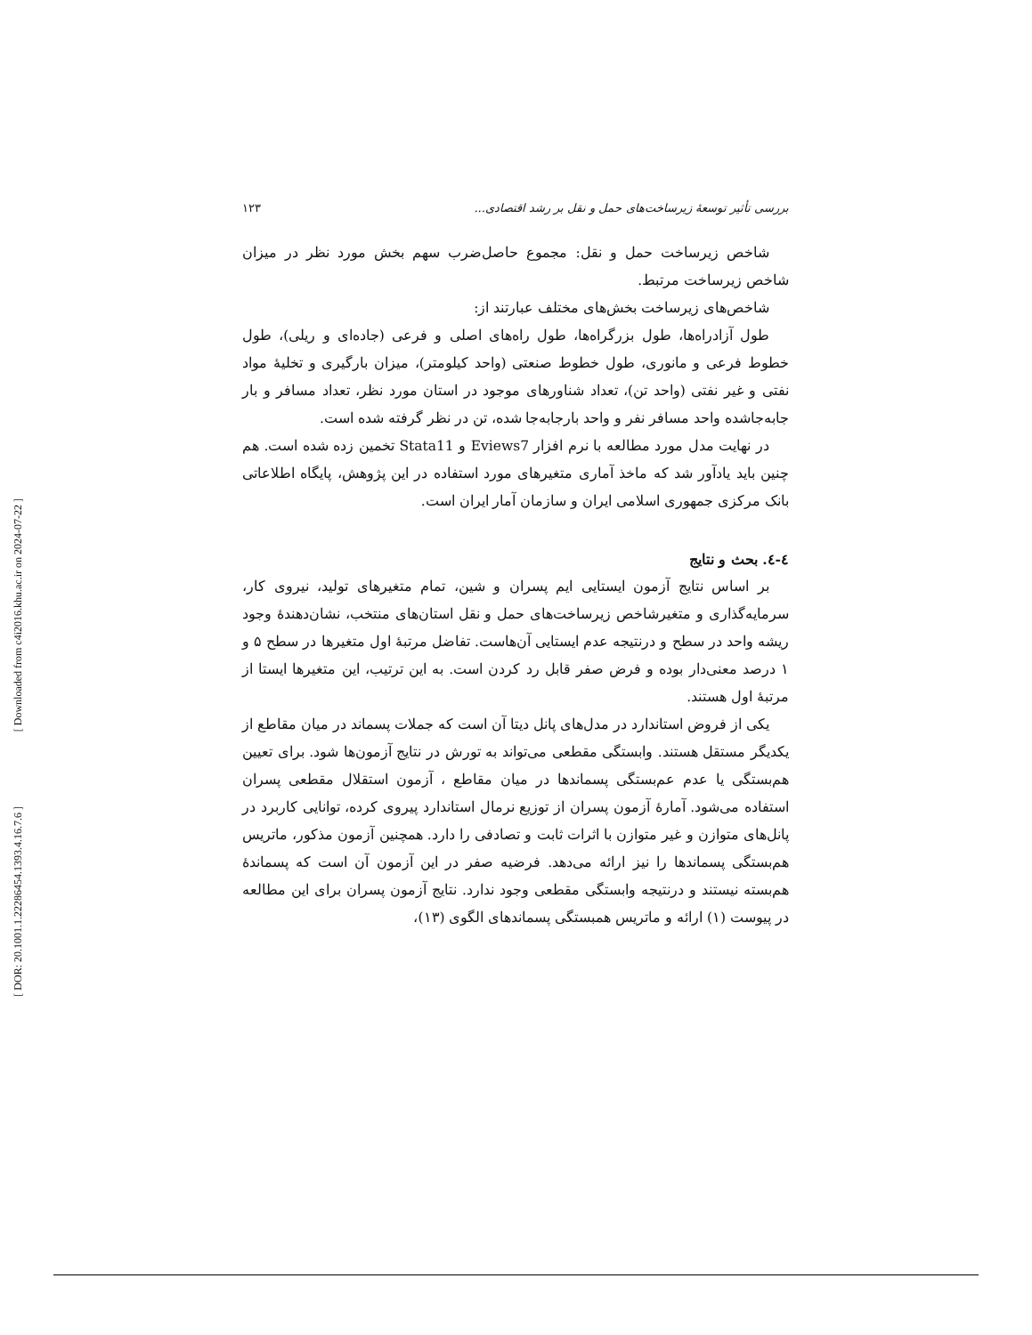[ Downloaded from c4i2016.khu.ac.ir on 2024-07-22 ]
[ DOR: 20.1001.1.22286454.1393.4.16.7.6 ]
بررسی تأثیر توسعهٔ زیرساخت‌های حمل و نقل بر رشد اقتصادی... ۱۲۳
شاخص زیرساخت حمل و نقل: مجموع حاصل‌ضرب سهم بخش مورد نظر در میزان شاخص زیرساخت مرتبط.
شاخص‌های زیرساخت بخش‌های مختلف عبارتند از:
طول آزادراه‌ها، طول بزرگراه‌ها، طول راه‌های اصلی و فرعی (جاده‌ای و ریلی)، طول خطوط فرعی و مانوری، طول خطوط صنعتی (واحد کیلومتر)، میزان بارگیری و تخلیهٔ مواد نفتی و غیر نفتی (واحد تن)، تعداد شناورهای موجود در استان مورد نظر، تعداد مسافر و بار جابه‌جاشده واحد مسافر نفر و واحد بارجابه‌جا شده، تن در نظر گرفته شده است.
در نهایت مدل مورد مطالعه با نرم افزار Eviews7 و Stata11 تخمین زده شده است. هم چنین باید یادآور شد که ماخذ آماری متغیرهای مورد استفاده در این پژوهش، پایگاه اطلاعاتی بانک مرکزی جمهوری اسلامی ایران و سازمان آمار ایران است.
٤-٤. بحث و نتایج
بر اساس نتایج آزمون ایستایی ایم پسران و شین، تمام متغیرهای تولید، نیروی کار، سرمایه‌گذاری و متغیرشاخص زیرساخت‌های حمل و نقل استان‌های منتخب، نشان‌دهندهٔ وجود ریشه واحد در سطح و درنتیجه عدم ایستایی آن‌هاست. تفاضل مرتبهٔ اول متغیرها در سطح ۵ و ۱ درصد معنی‌دار بوده و فرض صفر قابل رد کردن است. به این ترتیب، این متغیرها ایستا از مرتبهٔ اول هستند.
یکی از فروض استاندارد در مدل‌های پانل دیتا آن است که جملات پسماند در میان مقاطع از یکدیگر مستقل هستند. وابستگی مقطعی می‌تواند به تورش در نتایج آزمون‌ها شود. برای تعیین هم‌بستگی یا عدم عم‌بستگی پسماندها در میان مقاطع ، آزمون استقلال مقطعی پسران استفاده می‌شود. آمارهٔ آزمون پسران از توزیع نرمال استاندارد پیروی کرده، توانایی کاربرد در پانل‌های متوازن و غیر متوازن با اثرات ثابت و تصادفی را دارد. همچنین آزمون مذکور، ماتریس هم‌بستگی پسماندها را نیز ارائه می‌دهد. فرضیه صفر در این آزمون آن است که پسماندهٔ هم‌بسته نیستند و درنتیجه وابستگی مقطعی وجود ندارد. نتایج آزمون پسران برای این مطالعه در پیوست (۱) ارائه و ماتریس همبستگی پسماندهای الگوی (۱۳)،